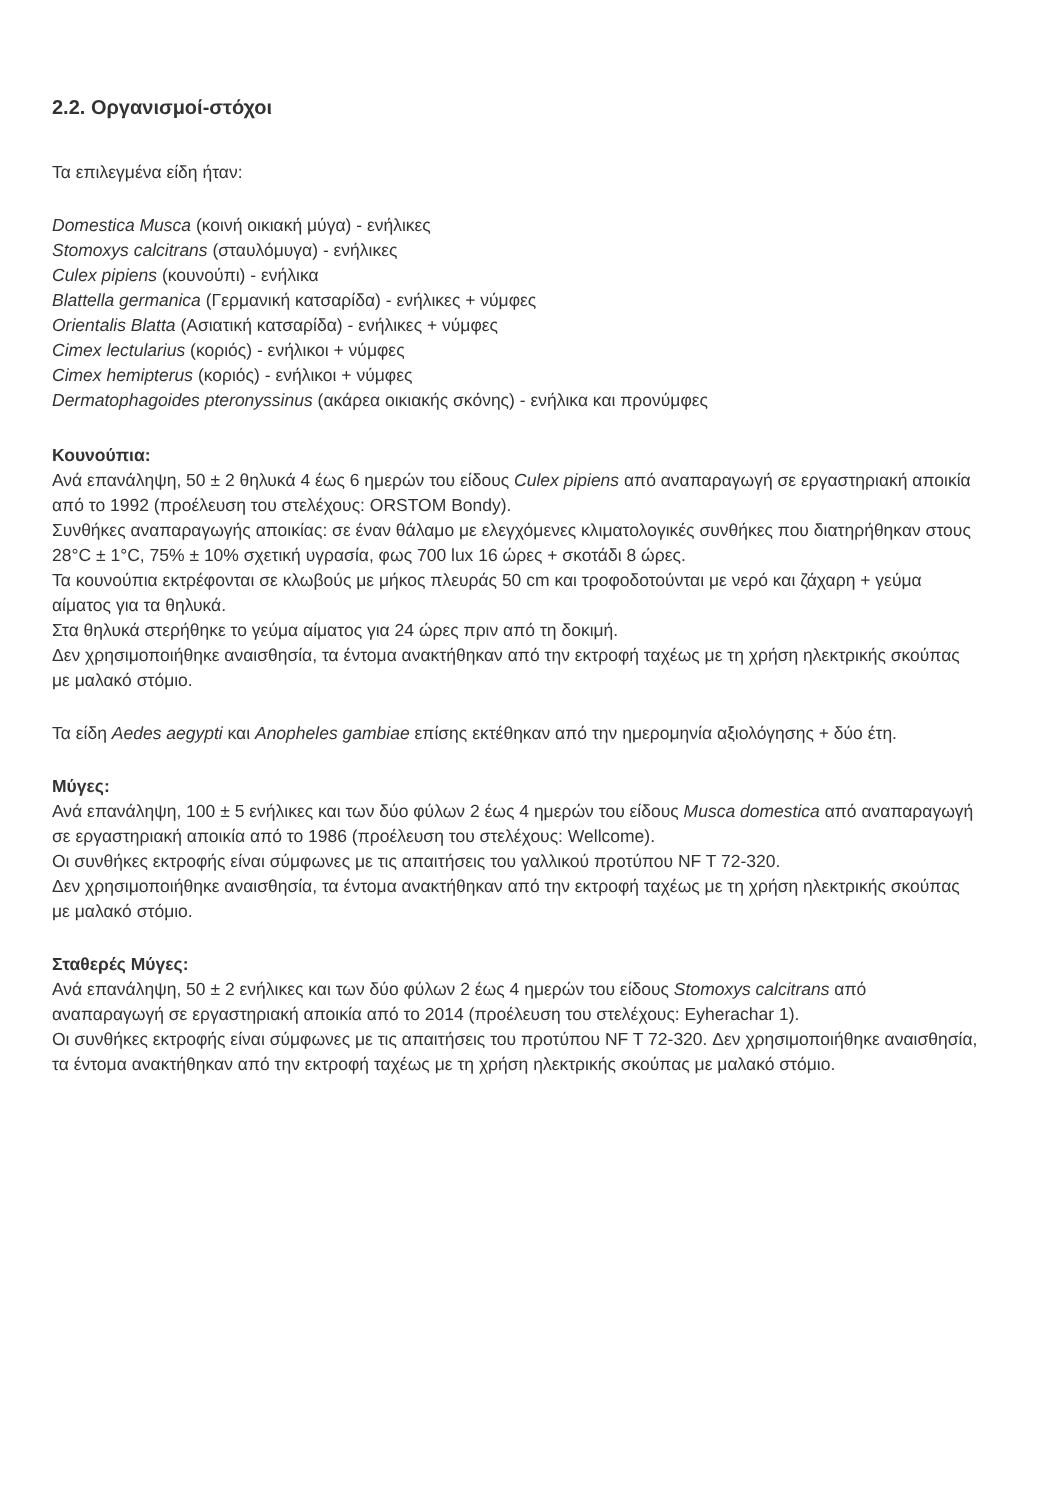2.2. Οργανισμοί-στόχοι
Τα επιλεγμένα είδη ήταν:
Domestica Musca (κοινή οικιακή μύγα) - ενήλικες
Stomoxys calcitrans (σταυλόμυγα) - ενήλικες
Culex pipiens (κουνούπι) - ενήλικα
Blattella germanica (Γερμανική κατσαρίδα) - ενήλικες + νύμφες
Orientalis Blatta (Ασιατική κατσαρίδα) - ενήλικες + νύμφες
Cimex lectularius (κοριός) - ενήλικοι + νύμφες
Cimex hemipterus (κοριός) - ενήλικοι + νύμφες
Dermatophagoides pteronyssinus (ακάρεα οικιακής σκόνης) - ενήλικα και προνύμφες
Κουνούπια:
Ανά επανάληψη, 50 ± 2 θηλυκά 4 έως 6 ημερών του είδους Culex pipiens από αναπαραγωγή σε εργαστηριακή αποικία από το 1992 (προέλευση του στελέχους: ORSTOM Bondy).
Συνθήκες αναπαραγωγής αποικίας: σε έναν θάλαμο με ελεγχόμενες κλιματολογικές συνθήκες που διατηρήθηκαν στους 28°C ± 1°C, 75% ± 10% σχετική υγρασία, φως 700 lux 16 ώρες + σκοτάδι 8 ώρες.
Τα κουνούπια εκτρέφονται σε κλωβούς με μήκος πλευράς 50 cm και τροφοδοτούνται με νερό και ζάχαρη + γεύμα αίματος για τα θηλυκά.
Στα θηλυκά στερήθηκε το γεύμα αίματος για 24 ώρες πριν από τη δοκιμή.
Δεν χρησιμοποιήθηκε αναισθησία, τα έντομα ανακτήθηκαν από την εκτροφή ταχέως με τη χρήση ηλεκτρικής σκούπας με μαλακό στόμιο.
Τα είδη Aedes aegypti και Anopheles gambiae επίσης εκτέθηκαν από την ημερομηνία αξιολόγησης + δύο έτη.
Μύγες:
Ανά επανάληψη, 100 ± 5 ενήλικες και των δύο φύλων 2 έως 4 ημερών του είδους Musca domestica από αναπαραγωγή σε εργαστηριακή αποικία από το 1986 (προέλευση του στελέχους: Wellcome).
Οι συνθήκες εκτροφής είναι σύμφωνες με τις απαιτήσεις του γαλλικού προτύπου NF T 72-320.
Δεν χρησιμοποιήθηκε αναισθησία, τα έντομα ανακτήθηκαν από την εκτροφή ταχέως με τη χρήση ηλεκτρικής σκούπας με μαλακό στόμιο.
Σταθερές Μύγες:
Ανά επανάληψη, 50 ± 2 ενήλικες και των δύο φύλων 2 έως 4 ημερών του είδους Stomoxys calcitrans από αναπαραγωγή σε εργαστηριακή αποικία από το 2014 (προέλευση του στελέχους: Eyherachar 1).
Οι συνθήκες εκτροφής είναι σύμφωνες με τις απαιτήσεις του προτύπου NF T 72-320. Δεν χρησιμοποιήθηκε αναισθησία, τα έντομα ανακτήθηκαν από την εκτροφή ταχέως με τη χρήση ηλεκτρικής σκούπας με μαλακό στόμιο.